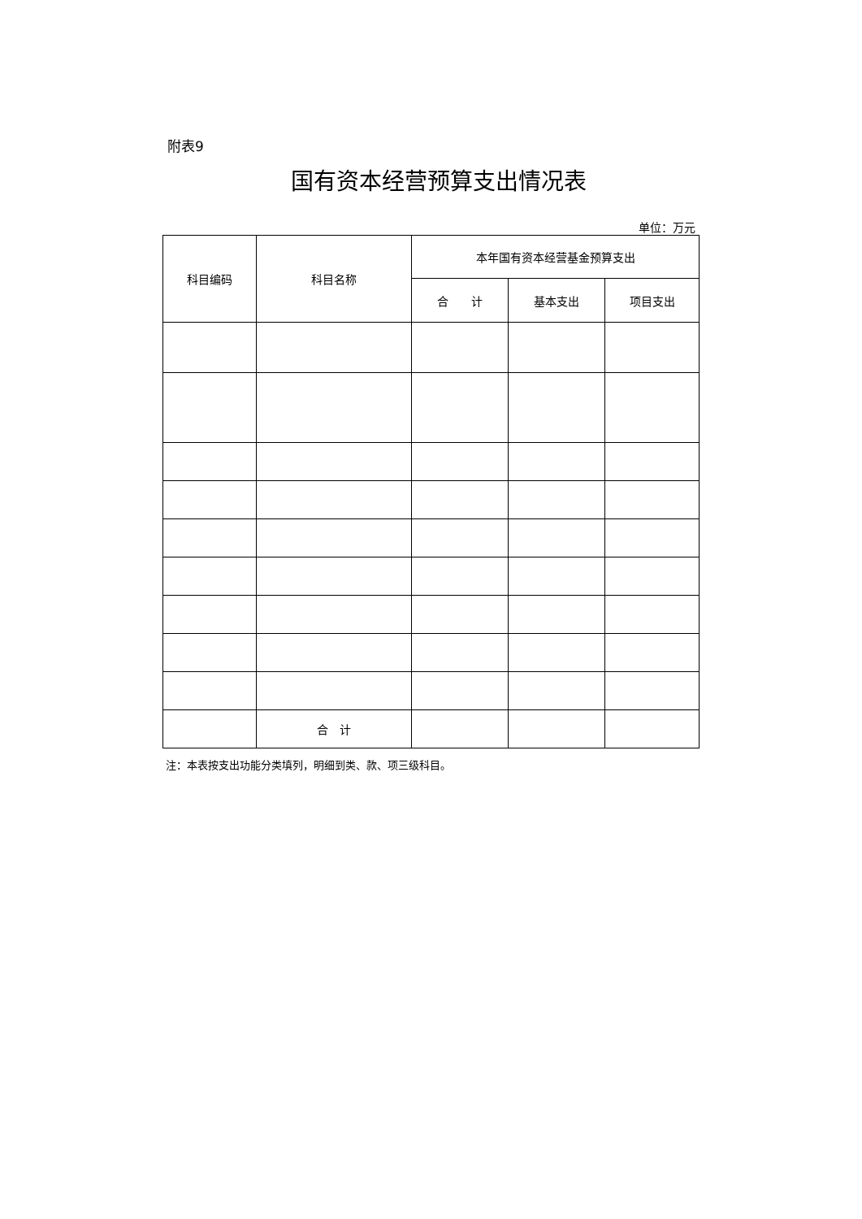附表9
国有资本经营预算支出情况表
单位：万元
| 科目编码 | 科目名称 | 本年国有资本经营基金预算支出 | | |
| --- | --- | --- | --- | --- |
| | | 合 计 | 基本支出 | 项目支出 |
| | 合 计 | | | |
注：本表按支出功能分类填列，明细到类、款、项三级科目。